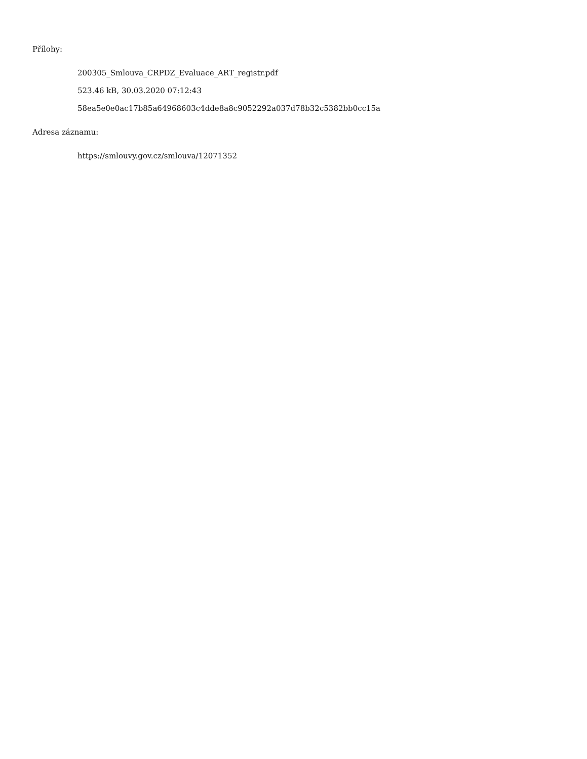Přílohy:
200305_Smlouva_CRPDZ_Evaluace_ART_registr.pdf
523.46 kB, 30.03.2020 07:12:43
58ea5e0e0ac17b85a64968603c4dde8a8c9052292a037d78b32c5382bb0cc15a
Adresa záznamu:
https://smlouvy.gov.cz/smlouva/12071352